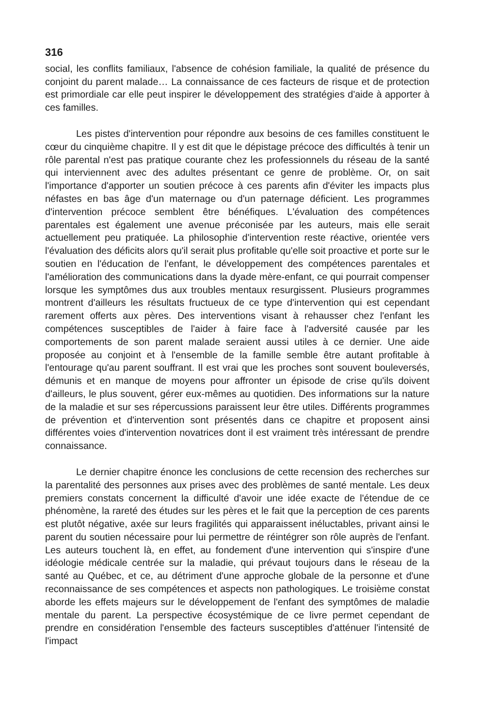316
social, les conflits familiaux, l'absence de cohésion familiale, la qualité de présence du conjoint du parent malade… La connaissance de ces facteurs de risque et de protection est primordiale car elle peut inspirer le développement des stratégies d'aide à apporter à ces familles.
Les pistes d'intervention pour répondre aux besoins de ces familles constituent le cœur du cinquième chapitre. Il y est dit que le dépistage précoce des difficultés à tenir un rôle parental n'est pas pratique courante chez les professionnels du réseau de la santé qui interviennent avec des adultes présentant ce genre de problème. Or, on sait l'importance d'apporter un soutien précoce à ces parents afin d'éviter les impacts plus néfastes en bas âge d'un maternage ou d'un paternage déficient. Les programmes d'intervention précoce semblent être bénéfiques. L'évaluation des compétences parentales est également une avenue préconisée par les auteurs, mais elle serait actuellement peu pratiquée. La philosophie d'intervention reste réactive, orientée vers l'évaluation des déficits alors qu'il serait plus profitable qu'elle soit proactive et porte sur le soutien en l'éducation de l'enfant, le développement des compétences parentales et l'amélioration des communications dans la dyade mère-enfant, ce qui pourrait compenser lorsque les symptômes dus aux troubles mentaux resurgissent. Plusieurs programmes montrent d'ailleurs les résultats fructueux de ce type d'intervention qui est cependant rarement offerts aux pères. Des interventions visant à rehausser chez l'enfant les compétences susceptibles de l'aider à faire face à l'adversité causée par les comportements de son parent malade seraient aussi utiles à ce dernier. Une aide proposée au conjoint et à l'ensemble de la famille semble être autant profitable à l'entourage qu'au parent souffrant. Il est vrai que les proches sont souvent bouleversés, démunis et en manque de moyens pour affronter un épisode de crise qu'ils doivent d'ailleurs, le plus souvent, gérer eux-mêmes au quotidien. Des informations sur la nature de la maladie et sur ses répercussions paraissent leur être utiles. Différents programmes de prévention et d'intervention sont présentés dans ce chapitre et proposent ainsi différentes voies d'intervention novatrices dont il est vraiment très intéressant de prendre connaissance.
Le dernier chapitre énonce les conclusions de cette recension des recherches sur la parentalité des personnes aux prises avec des problèmes de santé mentale. Les deux premiers constats concernent la difficulté d'avoir une idée exacte de l'étendue de ce phénomène, la rareté des études sur les pères et le fait que la perception de ces parents est plutôt négative, axée sur leurs fragilités qui apparaissent inéluctables, privant ainsi le parent du soutien nécessaire pour lui permettre de réintégrer son rôle auprès de l'enfant. Les auteurs touchent là, en effet, au fondement d'une intervention qui s'inspire d'une idéologie médicale centrée sur la maladie, qui prévaut toujours dans le réseau de la santé au Québec, et ce, au détriment d'une approche globale de la personne et d'une reconnaissance de ses compétences et aspects non pathologiques. Le troisième constat aborde les effets majeurs sur le développement de l'enfant des symptômes de maladie mentale du parent. La perspective écosystémique de ce livre permet cependant de prendre en considération l'ensemble des facteurs susceptibles d'atténuer l'intensité de l'impact